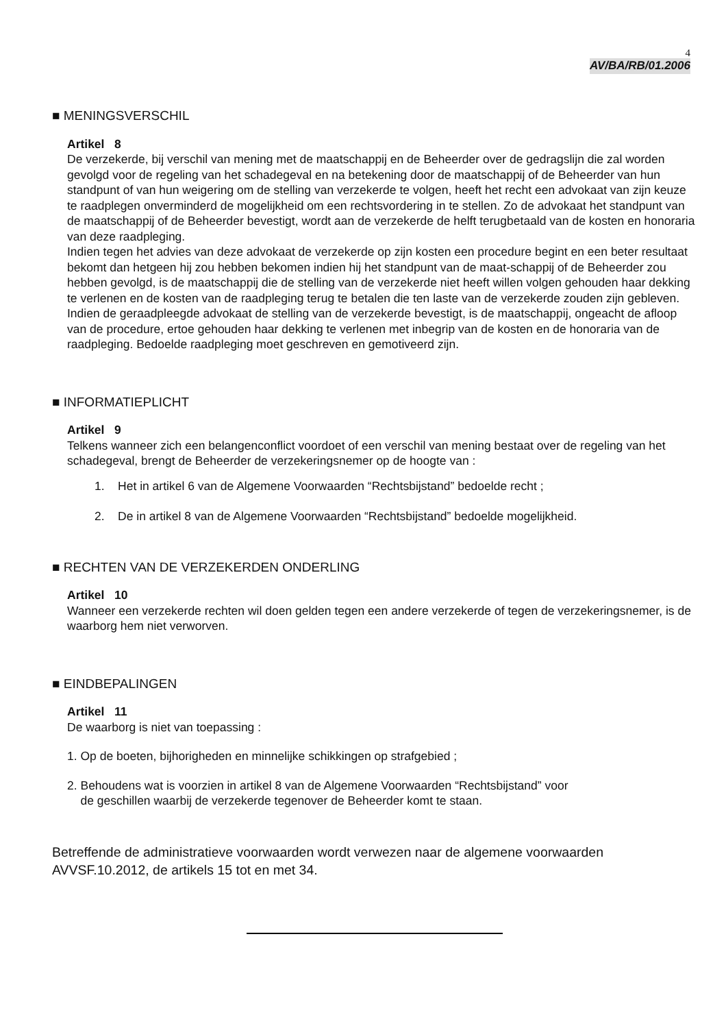4
AV/BA/RB/01.2006
■ MENINGSVERSCHIL
Artikel 8
De verzekerde, bij verschil van mening met de maatschappij en de Beheerder over de gedragslijn die zal worden gevolgd voor de regeling van het schadegeval en na betekening door de maatschappij of de Beheerder van hun standpunt of van hun weigering om de stelling van verzekerde te volgen, heeft het recht een advokaat van zijn keuze te raadplegen onverminderd de mogelijkheid om een rechtsvordering in te stellen. Zo de advokaat het standpunt van de maatschappij of de Beheerder bevestigt, wordt aan de verzekerde de helft terugbetaald van de kosten en honoraria van deze raadpleging.
Indien tegen het advies van deze advokaat de verzekerde op zijn kosten een procedure begint en een beter resultaat bekomt dan hetgeen hij zou hebben bekomen indien hij het standpunt van de maat-schappij of de Beheerder zou hebben gevolgd, is de maatschappij die de stelling van de verzekerde niet heeft willen volgen gehouden haar dekking te verlenen en de kosten van de raadpleging terug te betalen die ten laste van de verzekerde zouden zijn gebleven.
Indien de geraadpleegde advokaat de stelling van de verzekerde bevestigt, is de maatschappij, ongeacht de afloop van de procedure, ertoe gehouden haar dekking te verlenen met inbegrip van de kosten en de honoraria van de raadpleging. Bedoelde raadpleging moet geschreven en gemotiveerd zijn.
■ INFORMATIEPLICHT
Artikel 9
Telkens wanneer zich een belangenconflict voordoet of een verschil van mening bestaat over de regeling van het schadegeval, brengt de Beheerder de verzekeringsnemer op de hoogte van :
1. Het in artikel 6 van de Algemene Voorwaarden “Rechtsbijstand” bedoelde recht ;
2. De in artikel 8 van de Algemene Voorwaarden “Rechtsbijstand” bedoelde mogelijkheid.
■ RECHTEN VAN DE VERZEKERDEN ONDERLING
Artikel 10
Wanneer een verzekerde rechten wil doen gelden tegen een andere verzekerde of tegen de verzekeringsnemer, is de waarborg hem niet verworven.
■ EINDBEPALINGEN
Artikel 11
De waarborg is niet van toepassing :
1. Op de boeten, bijhorigheden en minnelijke schikkingen op strafgebied ;
2. Behoudens wat is voorzien in artikel 8 van de Algemene Voorwaarden “Rechtsbijstand” voor
de geschillen waarbij de verzekerde tegenover de Beheerder komt te staan.
Betreffende de administratieve voorwaarden wordt verwezen naar de algemene voorwaarden AVVSF.10.2012, de artikels 15 tot en met 34.